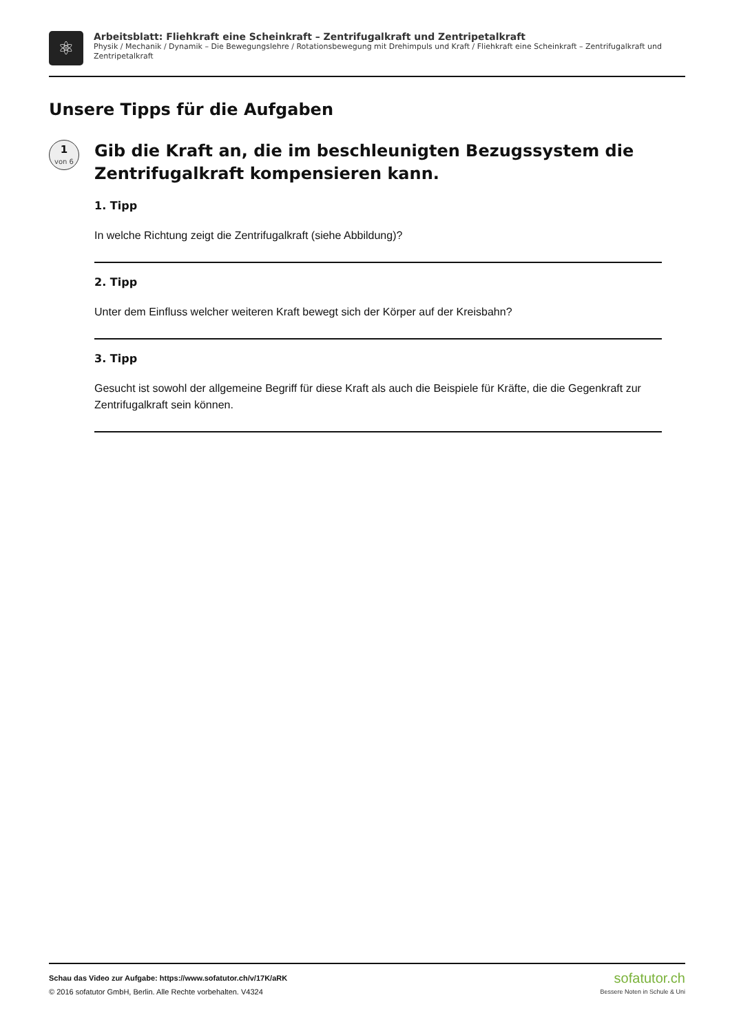⚛
Arbeitsblatt: Fliehkraft eine Scheinkraft – Zentrifugalkraft und Zentripetalkraft
Physik / Mechanik / Dynamik – Die Bewegungslehre / Rotationsbewegung mit Drehimpuls und Kraft / Fliehkraft eine Scheinkraft – Zentrifugalkraft und Zentripetalkraft
Unsere Tipps für die Aufgaben
1
von 6
Gib die Kraft an, die im beschleunigten Bezugssystem die Zentrifugalkraft kompensieren kann.
1. Tipp
In welche Richtung zeigt die Zentrifugalkraft (siehe Abbildung)?
2. Tipp
Unter dem Einfluss welcher weiteren Kraft bewegt sich der Körper auf der Kreisbahn?
3. Tipp
Gesucht ist sowohl der allgemeine Begriff für diese Kraft als auch die Beispiele für Kräfte, die die Gegenkraft zur Zentrifugalkraft sein können.
Schau das Video zur Aufgabe: https://www.sofatutor.ch/v/17K/aRK
© 2016 sofatutor GmbH, Berlin. Alle Rechte vorbehalten. V4324
sofatutor.ch
Bessere Noten in Schule & Uni